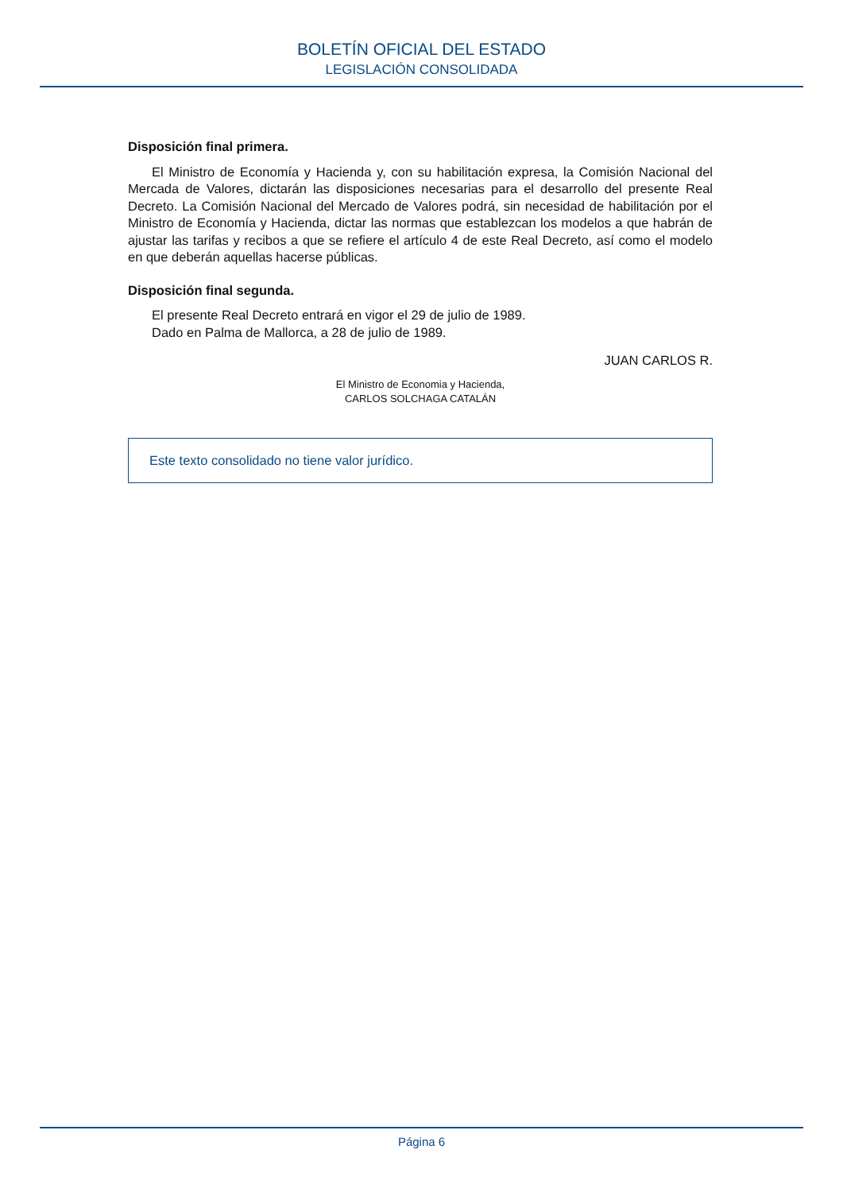BOLETÍN OFICIAL DEL ESTADO
LEGISLACIÓN CONSOLIDADA
Disposición final primera.
El Ministro de Economía y Hacienda y, con su habilitación expresa, la Comisión Nacional del Mercada de Valores, dictarán las disposiciones necesarias para el desarrollo del presente Real Decreto. La Comisión Nacional del Mercado de Valores podrá, sin necesidad de habilitación por el Ministro de Economía y Hacienda, dictar las normas que establezcan los modelos a que habrán de ajustar las tarifas y recibos a que se refiere el artículo 4 de este Real Decreto, así como el modelo en que deberán aquellas hacerse públicas.
Disposición final segunda.
El presente Real Decreto entrará en vigor el 29 de julio de 1989.
Dado en Palma de Mallorca, a 28 de julio de 1989.
JUAN CARLOS R.
El Ministro de Economia y Hacienda,
CARLOS SOLCHAGA CATALÁN
Este texto consolidado no tiene valor jurídico.
Página 6